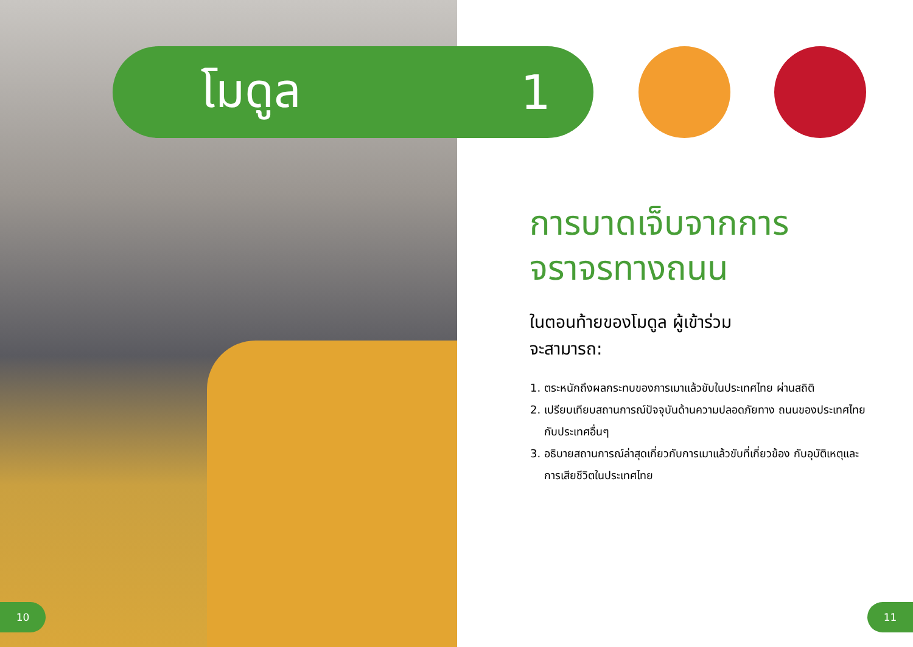โมดูล 1
การบาดเจ็บจากการ
จราจรทางถนน
ในตอนท้ายของโมดูล ผู้เข้าร่วม
จะสามารถ:
1. ตระหนักถึงผลกระทบของการเมาแล้วขับในประเทศไทย ผ่านสถิติ
2. เปรียบเทียบสถานการณ์ปัจจุบันด้านความปลอดภัยทาง ถนนของประเทศไทยกับประเทศอื่นๆ
3. อธิบายสถานการณ์ล่าสุดเกี่ยวกับการเมาแล้วขับที่เกี่ยวข้อง กับอุบัติเหตุและการเสียชีวิตในประเทศไทย
10 11